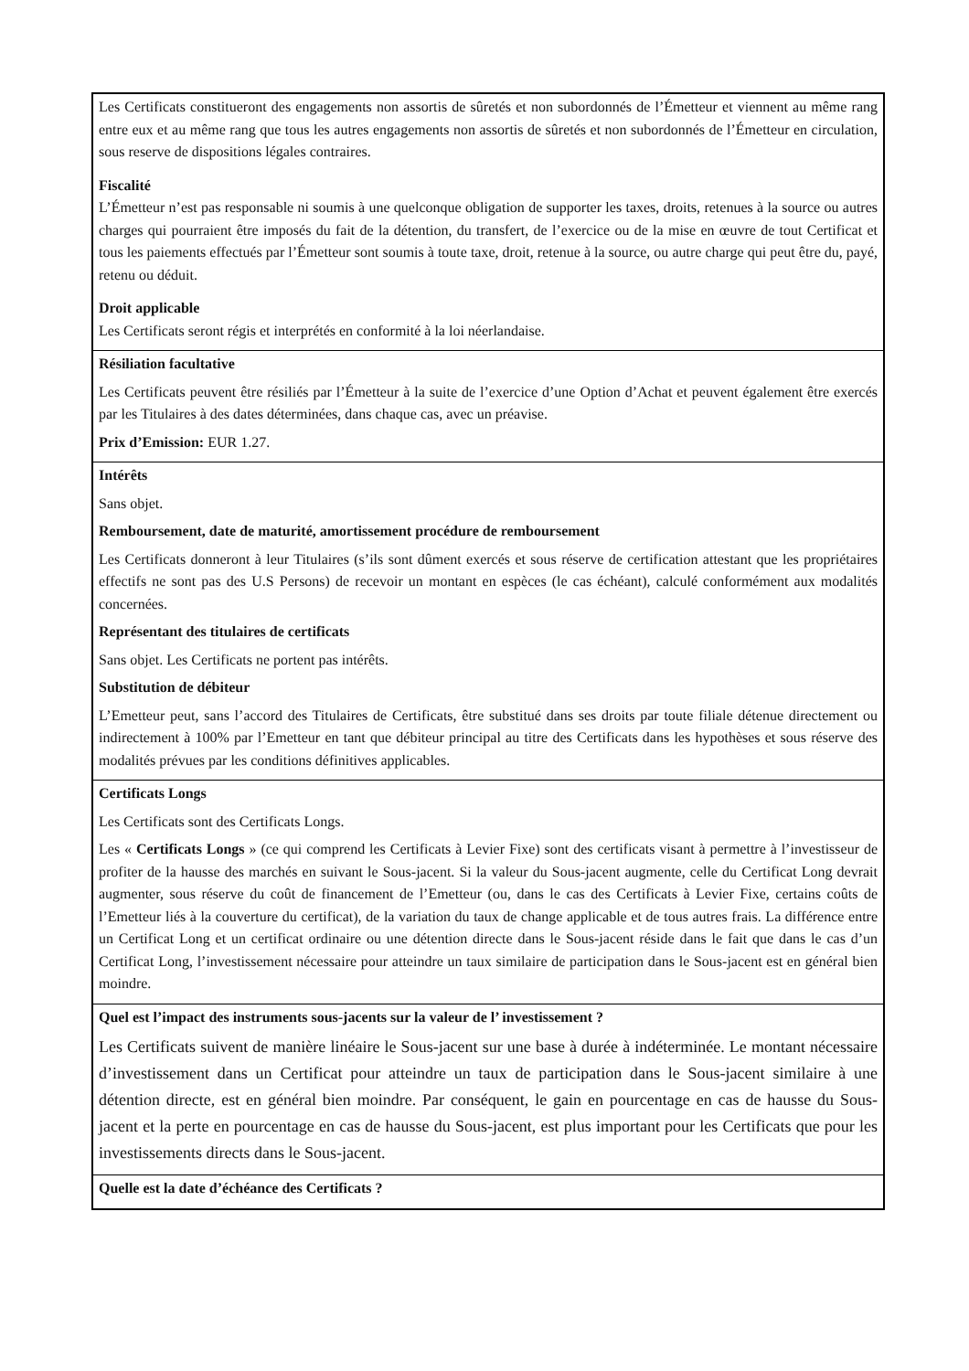Les Certificats constitueront des engagements non assortis de sûretés et non subordonnés de l’Émetteur et viennent au même rang entre eux et au même rang que tous les autres engagements non assortis de sûretés et non subordonnés de l’Émetteur en circulation, sous reserve de dispositions légales contraires.
Fiscalité
L’Émetteur n’est pas responsable ni soumis à une quelconque obligation de supporter les taxes, droits, retenues à la source ou autres charges qui pourraient être imposés du fait de la détention, du transfert, de l’exercice ou de la mise en œuvre de tout Certificat et tous les paiements effectués par l’Émetteur sont soumis à toute taxe, droit, retenue à la source, ou autre charge qui peut être du, payé, retenu ou déduit.
Droit applicable
Les Certificats seront régis et interprétés en conformité à la loi néerlandaise.
Résiliation facultative
Les Certificats peuvent être résiliés par l’Émetteur à la suite de l’exercice d’une Option d’Achat et peuvent également être exercés par les Titulaires à des dates déterminées, dans chaque cas, avec un préavise.
Prix d’Emission: EUR 1.27.
Intérêts
Sans objet.
Remboursement, date de maturité, amortissement procédure de remboursement
Les Certificats donneront à leur Titulaires (s’ils sont dûment exercés et sous réserve de certification attestant que les propriétaires effectifs ne sont pas des U.S Persons) de recevoir un montant en espèces (le cas échéant), calculé conformément aux modalités concernées.
Représentant des titulaires de certificats
Sans objet. Les Certificats ne portent pas intérêts.
Substitution de débiteur
L’Emetteur peut, sans l’accord des Titulaires de Certificats, être substitué dans ses droits par toute filiale détenue directement ou indirectement à 100% par l’Emetteur en tant que débiteur principal au titre des Certificats dans les hypothèses et sous réserve des modalités prévues par les conditions définitives applicables.
Certificats Longs
Les Certificats sont des Certificats Longs.
Les « Certificats Longs » (ce qui comprend les Certificats à Levier Fixe) sont des certificats visant à permettre à l’investisseur de profiter de la hausse des marchés en suivant le Sous-jacent. Si la valeur du Sous-jacent augmente, celle du Certificat Long devrait augmenter, sous réserve du coût de financement de l’Emetteur (ou, dans le cas des Certificats à Levier Fixe, certains coûts de l’Emetteur liés à la couverture du certificat), de la variation du taux de change applicable et de tous autres frais. La différence entre un Certificat Long et un certificat ordinaire ou une détention directe dans le Sous-jacent réside dans le fait que dans le cas d’un Certificat Long, l’investissement nécessaire pour atteindre un taux similaire de participation dans le Sous-jacent est en général bien moindre.
Quel est l’impact des instruments sous-jacents sur la valeur de l’ investissement ?
Les Certificats suivent de manière linéaire le Sous-jacent sur une base à durée à indéterminée. Le montant nécessaire d’investissement dans un Certificat pour atteindre un taux de participation dans le Sous-jacent similaire à une détention directe, est en général bien moindre. Par conséquent, le gain en pourcentage en cas de hausse du Sous-jacent et la perte en pourcentage en cas de hausse du Sous-jacent, est plus important pour les Certificats que pour les investissements directs dans le Sous-jacent.
Quelle est la date d’échéance des Certificats ?